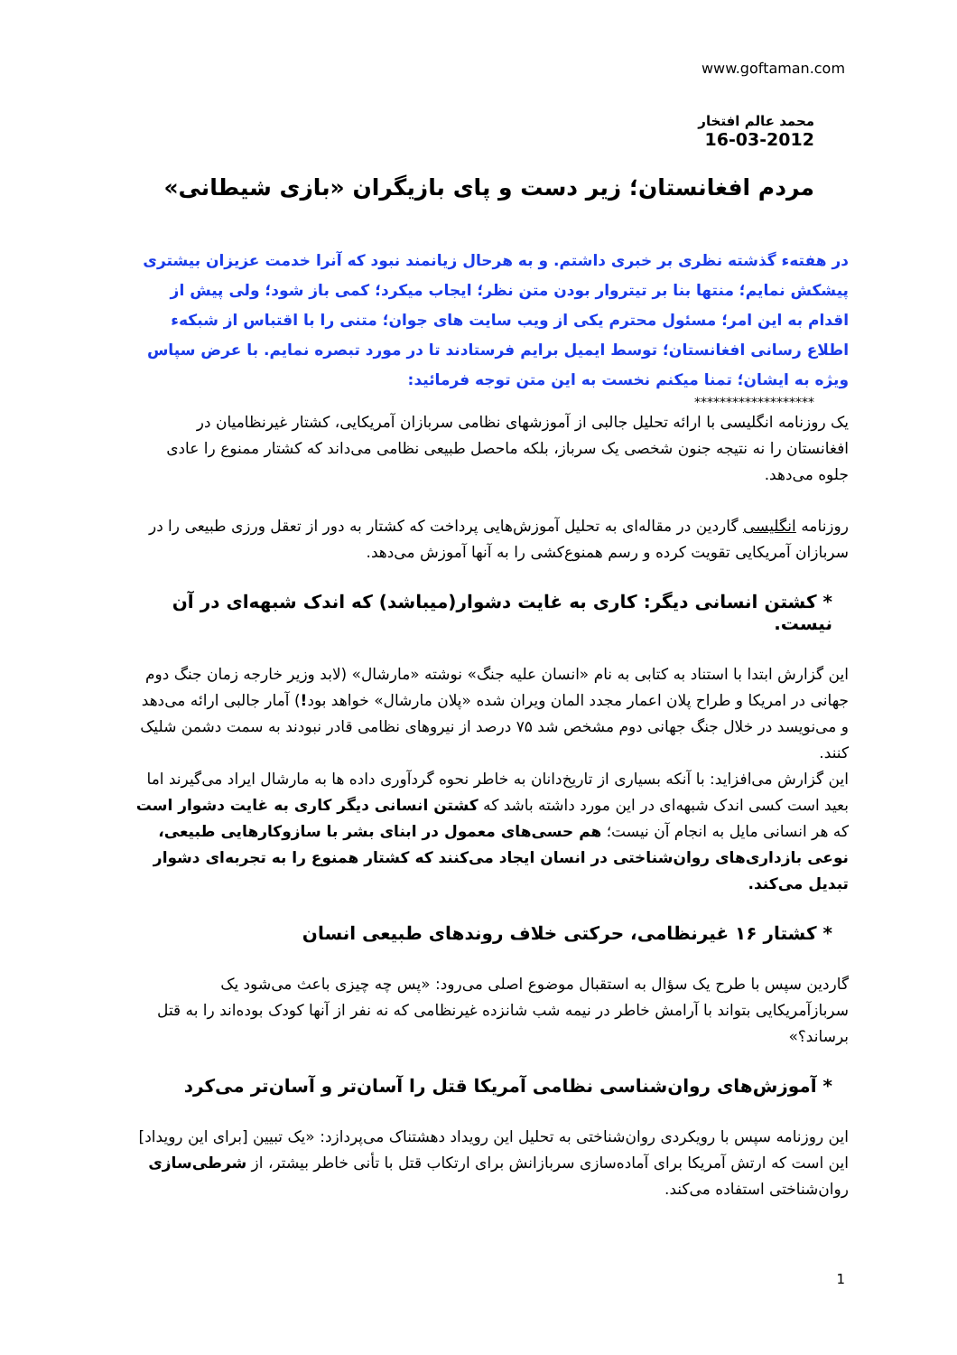www.goftaman.com
محمد عالم افتخار
16-03-2012
مردم افغانستان؛ زیر دست و پای بازیگران «بازی شیطانی»
در هفتهء گذشته نظری بر خبری داشتم. و به هرحال زیانمند نبود که آنرا خدمت عزیزان بیشتری پیشکش نمایم؛ منتها بنا بر تیتروار بودن متن نظر؛ ایجاب میکرد؛ کمی باز شود؛ ولی پیش از اقدام به این امر؛ مسئول محترم یکی از ویب سایت های جوان؛ متنی را با اقتباس از شبکهء اطلاع رسانی افغانستان؛ توسط ایمیل برایم فرستادند تا در مورد تبصره نمایم. با عرض سپاس ویژه به ایشان؛ تمنا میکنم نخست به این متن توجه فرمائید:
*******************
یک روزنامه انگلیسی با ارائه تحلیل جالبی از آموزشهای نظامی سربازان آمریکایی، کشتار غیرنظامیان در افغانستان را نه نتیجه جنون شخصی یک سرباز، بلکه ماحصل طبیعی نظامی می‌داند که کشتار ممنوع را عادی جلوه می‌دهد.
روزنامه انگلیسی گاردین در مقاله‌ای به تحلیل آموزش‌هایی پرداخت که کشتار به دور از تعقل ورزی طبیعی را در سربازان آمریکایی تقویت کرده و رسم همنوع‌کشی را به آنها آموزش می‌دهد.
* کشتن انسانی دیگر: کاری به غایت دشوار(میباشد) که اندک شبهه‌ای در آن نیست.
این گزارش ابتدا با استناد به کتابی به نام «انسان علیه جنگ» نوشته «مارشال» (لابد وزیر خارجه زمان جنگ دوم جهانی در امریکا و طراح پلان اعمار مجدد المان ویران شده «پلان مارشال» خواهد بود!) آمار جالبی ارائه می‌دهد و می‌نویسد در خلال جنگ جهانی دوم مشخص شد ۷۵ درصد از نیروهای نظامی قادر نبودند به سمت دشمن شلیک کنند.
این گزارش می‌افزاید: با آنکه بسیاری از تاریخ‌دانان به خاطر نحوه گردآوری داده ها به مارشال ایراد می‌گیرند اما بعید است کسی اندک شبهه‌ای در این مورد داشته باشد که کشتن انسانی دیگر کاری به غایت دشوار است که هر انسانی مایل به انجام آن نیست؛ هم حسی‌های معمول در ابنای بشر با سازوکارهایی طبیعی، نوعی بازداری‌های روان‌شناختی در انسان ایجاد می‌کنند که کشتار همنوع را به تجربه‌ای دشوار تبدیل می‌کند.
* کشتار ۱۶ غیرنظامی، حرکتی خلاف روندهای طبیعی انسان
گاردین سپس با طرح یک سؤال به استقبال موضوع اصلی می‌رود: «پس چه چیزی باعث می‌شود یک سربازآمریکایی بتواند با آرامش خاطر در نیمه شب شانزده غیرنظامی که نه نفر از آنها کودک بوده‌اند را به قتل برساند؟»
* آموزش‌های روان‌شناسی نظامی آمریکا قتل را آسان‌تر و آسان‌تر می‌کرد
این روزنامه سپس با رویکردی روان‌شناختی به تحلیل این رویداد دهشتناک می‌پردازد: «یک تبیین [برای این رویداد] این است که ارتش آمریکا برای آماده‌سازی سربازانش برای ارتکاب قتل با تأنی خاطر بیشتر، از شرطی‌سازی روان‌شناختی استفاده می‌کند.
1